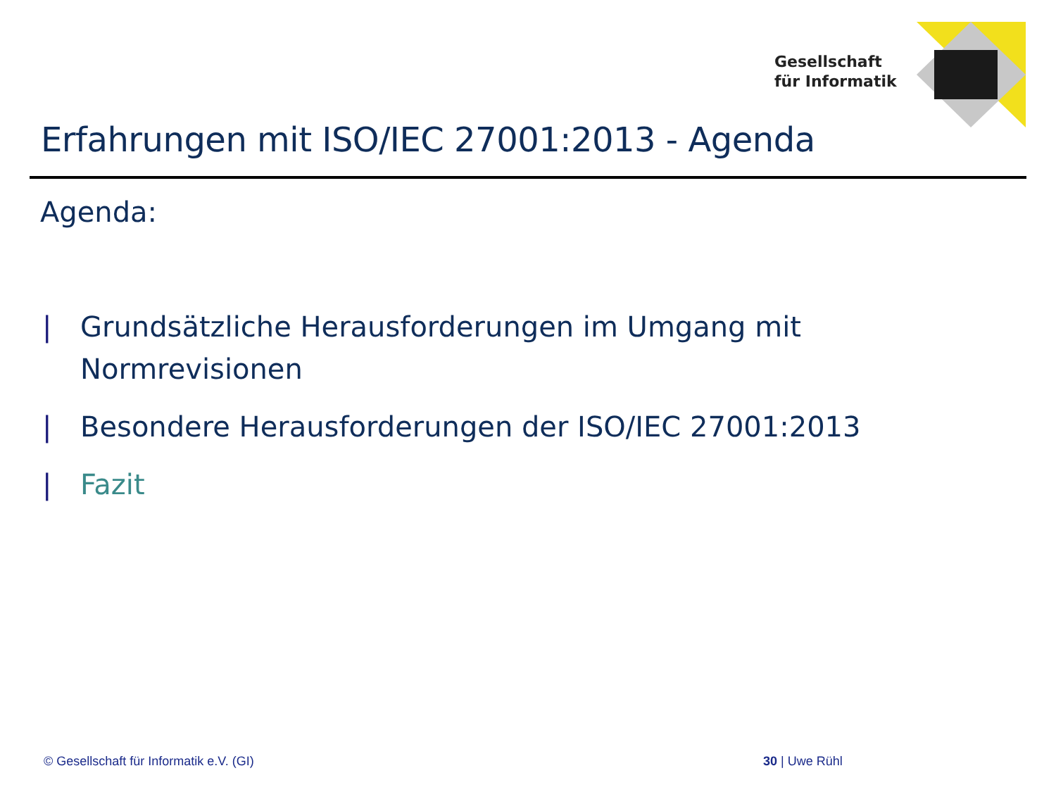Gesellschaft
für Informatik
Erfahrungen mit ISO/IEC 27001:2013 - Agenda
Agenda:
| Grundsätzliche Herausforderungen im Umgang mit Normrevisionen
| Besondere Herausforderungen der ISO/IEC 27001:2013
| Fazit
© Gesellschaft für Informatik e.V. (GI) 30 | Uwe Rühl